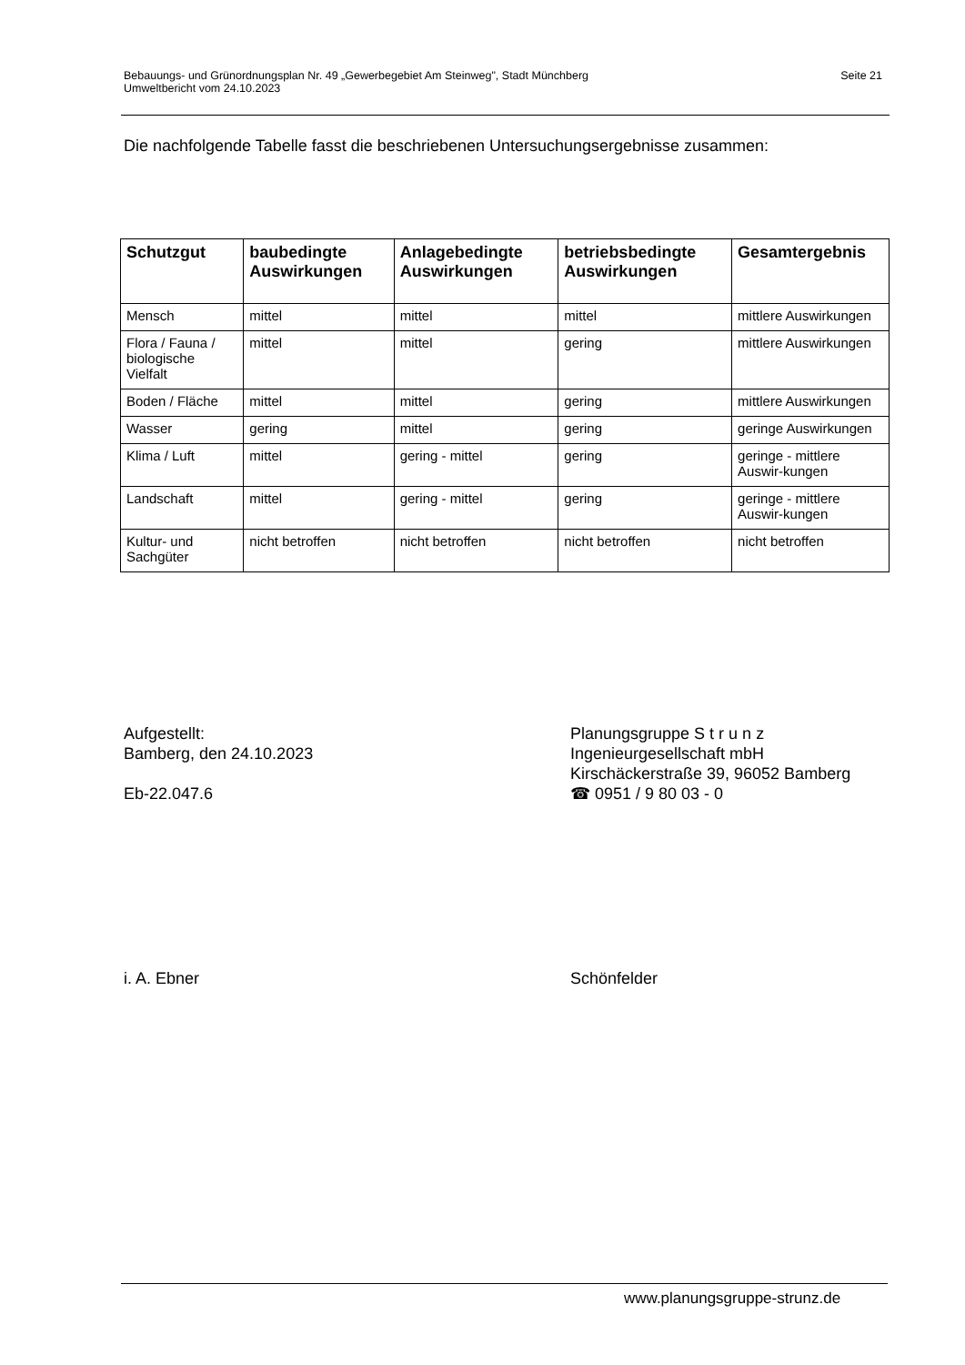Bebauungs- und Grünordnungsplan Nr. 49 „Gewerbegebiet Am Steinweg", Stadt Münchberg
Umweltbericht vom 24.10.2023
Seite 21
Die nachfolgende Tabelle fasst die beschriebenen Untersuchungsergebnisse zusammen:
| Schutzgut | baubedingte Auswirkungen | Anlagebedingte Auswirkungen | betriebsbedingte Auswirkungen | Gesamtergebnis |
| --- | --- | --- | --- | --- |
| Mensch | mittel | mittel | mittel | mittlere Auswirkungen |
| Flora / Fauna / biologische Vielfalt | mittel | mittel | gering | mittlere Auswirkungen |
| Boden / Fläche | mittel | mittel | gering | mittlere Auswirkungen |
| Wasser | gering | mittel | gering | geringe Auswirkungen |
| Klima / Luft | mittel | gering - mittel | gering | geringe - mittlere Auswir-kungen |
| Landschaft | mittel | gering - mittel | gering | geringe - mittlere Auswir-kungen |
| Kultur- und Sachgüter | nicht betroffen | nicht betroffen | nicht betroffen | nicht betroffen |
Aufgestellt:
Bamberg, den 24.10.2023
Eb-22.047.6
Planungsgruppe S t r u n z
Ingenieurgesellschaft mbH
Kirschäckerstraße 39, 96052 Bamberg
☎ 0951 / 9 80 03 - 0
i. A. Ebner Schönfelder
www.planungsgruppe-strunz.de